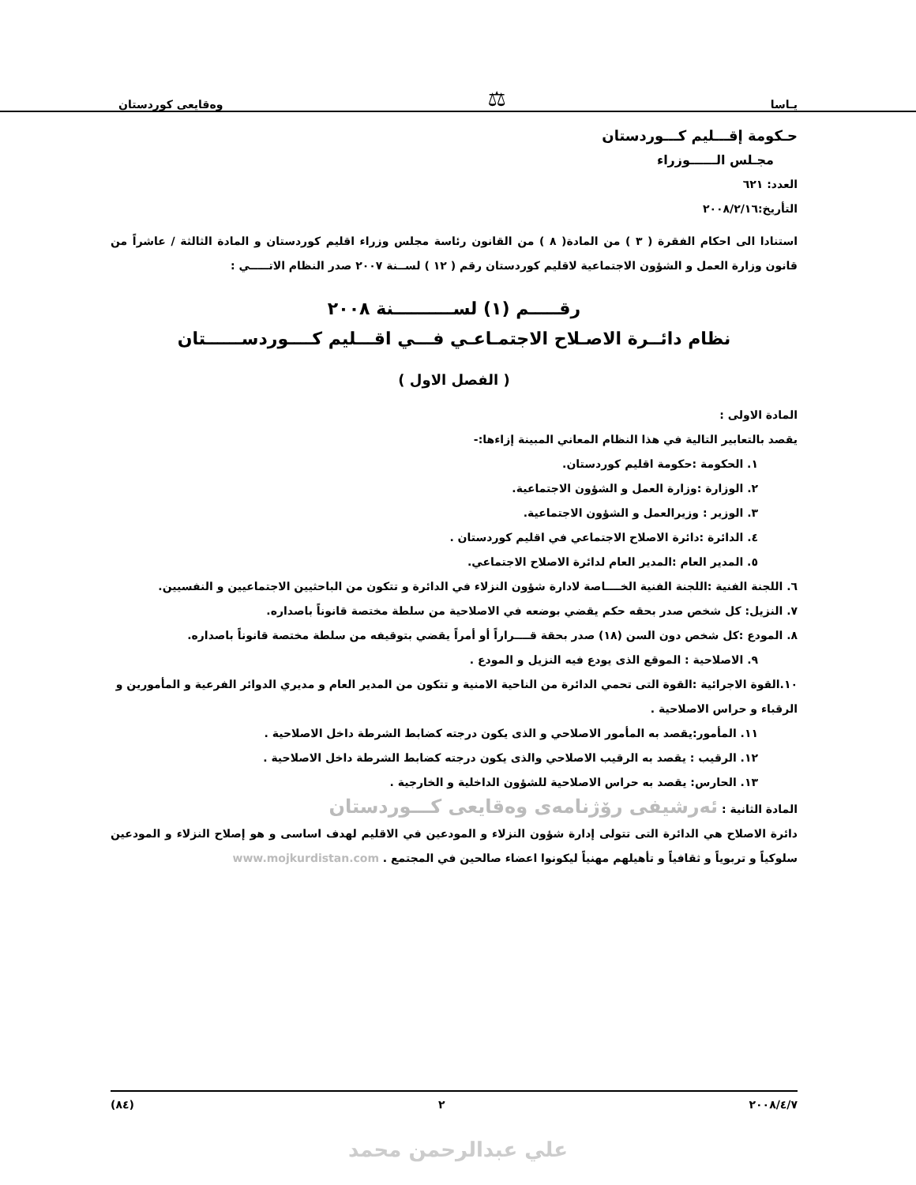يـاسا ⚖ وەقايعى كوردستان
حـكومة إقـــليم كـــوردستان
مجـلس الــــــوزراء
العدد: ٦٢١
التأريخ:٢٠٠٨/٢/١٦
استنادا الى احكام الفقرة ( ٣ ) من المادة( ٨ ) من القانون رئاسة مجلس وزراء اقليم كوردستان و المادة الثالثة / عاشراً من قانون وزارة العمل و الشؤون الاجتماعية لاقليم كوردستان رقم ( ١٢ ) لســنة ٢٠٠٧ صدر النظام الاتـــــي :
رقـــــم (١) لســــــــــنة ٢٠٠٨
نظام دائــرة الاصـلاح الاجتمـاعـي فـــي اقـــليم كــــوردســــــتان
( الفصل الاول )
المادة الاولى :
يقصد بالتعابير التالية في هذا النظام المعاني المبينة إزاءها:-
١. الحكومة :حكومة اقليم كوردستان.
٢. الوزارة :وزارة العمل و الشؤون الاجتماعية.
٣. الوزير : وزيرالعمل و الشؤون الاجتماعية.
٤. الدائرة :دائرة الاصلاح الاجتماعي في اقليم كوردستان .
٥. المدير العام :المدير العام لدائرة الاصلاح الاجتماعي.
٦. اللجنة الفنية :اللجنة الفنية الخــــاصة لادارة شؤون النزلاء في الدائرة و تتكون من الباحثيين الاجتماعيين و النفسيين.
٧. النزيل: كل شخص صدر بحقه حكم يقضي بوضعه في الاصلاحية من سلطة مختصة قانوناً باصداره.
٨. المودع :كل شخص دون السن (١٨) صدر بحقة قــــراراً أو أمراً يقضي بتوقيفه من سلطة مختصة قانوناً باصداره.
٩. الاصلاحية : الموقع الذى يودع فيه النزيل و المودع .
١٠.القوة الاجرائية :القوة التى تحمي الدائرة من الناحية الامنية و تتكون من المدير العام و مديري الدوائر الفرعية و المأمورين و الرقباء و حراس الاصلاحية .
١١. المأمور:يقصد به المأمور الاصلاحي و الذى يكون درجته كضابط الشرطة داخل الاصلاحية .
١٢. الرقيب : يقصد به الرقيب الاصلاحي والذى يكون درجته كضابط الشرطة داخل الاصلاحية .
١٣. الحارس: يقصد به حراس الاصلاحية للشؤون الداخلية و الخارجية .
المادة الثانية : ئەرشيفى رۆژنامەى وەقايعى كـــوردستان
دائرة الاصلاح هي الدائرة التى تتولى إدارة شؤون النزلاء و المودعين في الاقليم لهدف اساسى و هو إصلاح النزلاء و المودعين سلوكياً و تربوياً و ثقافياً و تأهيلهم مهنياً ليكونوا اعضاء صالحين في المجتمع . www.mojkurdistan.com
٢٠٠٨/٤/٧ ٢ (٨٤)
علي عبدالرحمن محمد